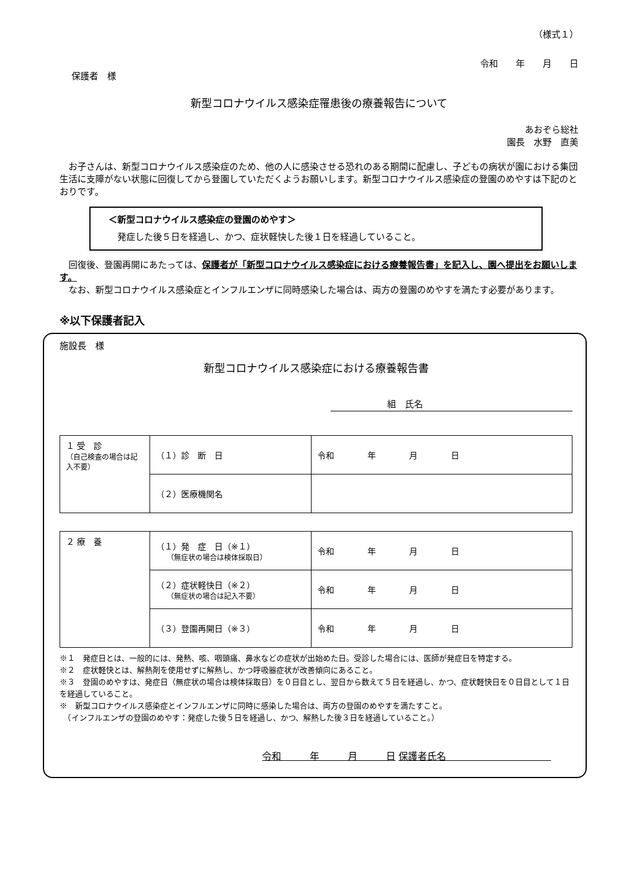（様式１）
令和　　年　　月　　日
保護者　様
新型コロナウイルス感染症罹患後の療養報告について
あおぞら総社
園長　水野　直美
　お子さんは、新型コロナウイルス感染症のため、他の人に感染させる恐れのある期間に配慮し、子どもの病状が園における集団生活に支障がない状態に回復してから登園していただくようお願いします。新型コロナウイルス感染症の登園のめやすは下記のとおりです。
＜新型コロナウイルス感染症の登園のめやす＞
　発症した後５日を経過し、かつ、症状軽快した後１日を経過していること。
　回復後、登園再開にあたっては、保護者が「新型コロナウイルス感染症における療養報告書」を記入し、園へ提出をお願いします。
　なお、新型コロナウイルス感染症とインフルエンザに同時感染した場合は、両方の登園のめやすを満たす必要があります。
※以下保護者記入
施設長　様
新型コロナウイルス感染症における療養報告書
組　氏名
| １ 受 診 （自己検査の場合は記入不要） | （１）診 断 日 | 令和 年 月 日 |
| | （２）医療機関名 | |
| ２ 療 養 | （１）発 症 日（※１） （無症状の場合は検体採取日） | 令和 年 月 日 |
| | （２）症状軽快日（※２） （無症状の場合は記入不要） | 令和 年 月 日 |
| | （３）登園再開日（※３） | 令和 年 月 日 |
※１　発症日とは、一般的には、発熱、咳、咽頭痛、鼻水などの症状が出始めた日。受診した場合には、医師が発症日を特定する。
※２　症状軽快とは、解熱剤を使用せずに解熱し、かつ呼吸器症状が改善傾向にあること。
※３　登園のめやすは、発症日（無症状の場合は検体採取日）を０日目とし、翌日から数えて５日を経過し、かつ、症状軽快日を０日目として１日を経過していること。
※　新型コロナウイルス感染症とインフルエンザに同時に感染した場合は、両方の登園のめやすを満たすこと。
　（インフルエンザの登園のめやす：発症した後５日を経過し、かつ、解熱した後３日を経過していること。）
令和　　　年　　　月　　　日 保護者氏名